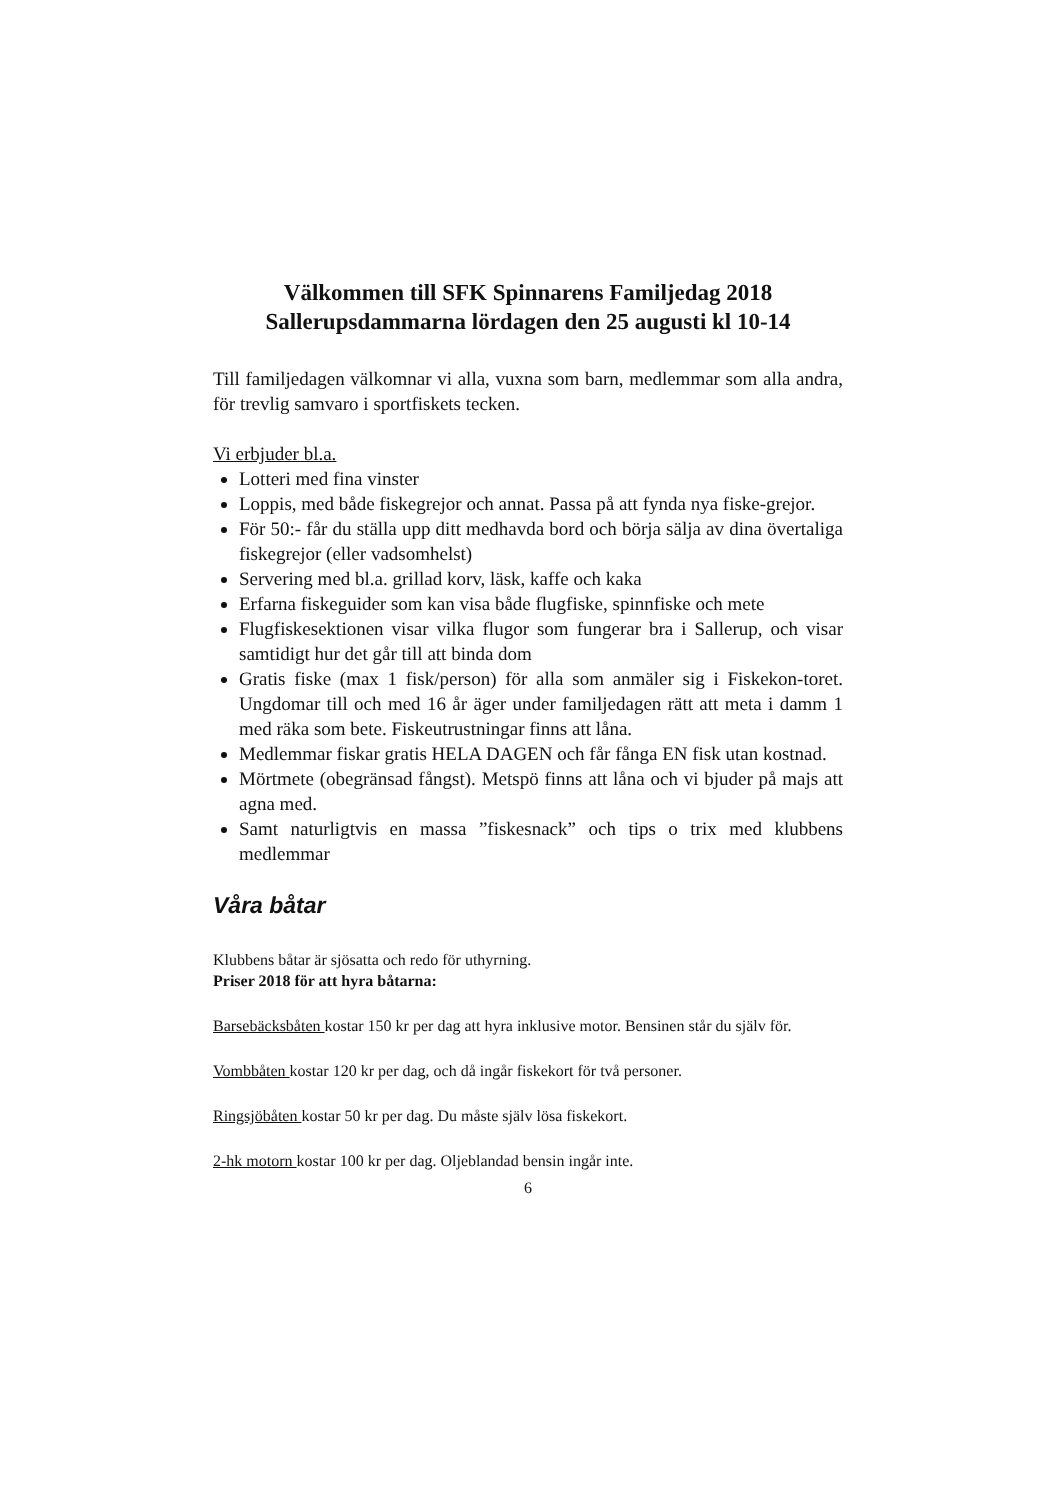Välkommen till SFK Spinnarens Familjedag 2018
Sallerupsdammarna lördagen den 25 augusti kl 10-14
Till familjedagen välkomnar vi alla, vuxna som barn, medlemmar som alla andra, för trevlig samvaro i sportfiskets tecken.
Vi erbjuder bl.a.
Lotteri med fina vinster
Loppis, med både fiskegrejor och annat. Passa på att fynda nya fiske-grejor.
För 50:- får du ställa upp ditt medhavda bord och börja sälja av dina övertaliga fiskegrejor (eller vadsomhelst)
Servering med bl.a. grillad korv, läsk, kaffe och kaka
Erfarna fiskeguider som kan visa både flugfiske, spinnfiske och mete
Flugfiskesektionen visar vilka flugor som fungerar bra i Sallerup, och visar samtidigt hur det går till att binda dom
Gratis fiske (max 1 fisk/person) för alla som anmäler sig i Fiskekon-toret. Ungdomar till och med 16 år äger under familjedagen rätt att meta i damm 1 med räka som bete. Fiskeutrustningar finns att låna.
Medlemmar fiskar gratis HELA DAGEN och får fånga EN fisk utan kostnad.
Mörtmete (obegränsad fångst). Metspö finns att låna och vi bjuder på majs att agna med.
Samt naturligtvis en massa ”fiskesnack” och tips o trix med klubbens medlemmar
Våra båtar
Klubbens båtar är sjösatta och redo för uthyrning.
Priser 2018 för att hyra båtarna:
Barsebäcksbåten kostar 150 kr per dag att hyra inklusive motor. Bensinen står du själv för.
Vombbåten kostar 120 kr per dag, och då ingår fiskekort för två personer.
Ringsjöbåten kostar 50 kr per dag. Du måste själv lösa fiskekort.
2-hk motorn kostar 100 kr per dag. Oljeblandad bensin ingår inte.
6